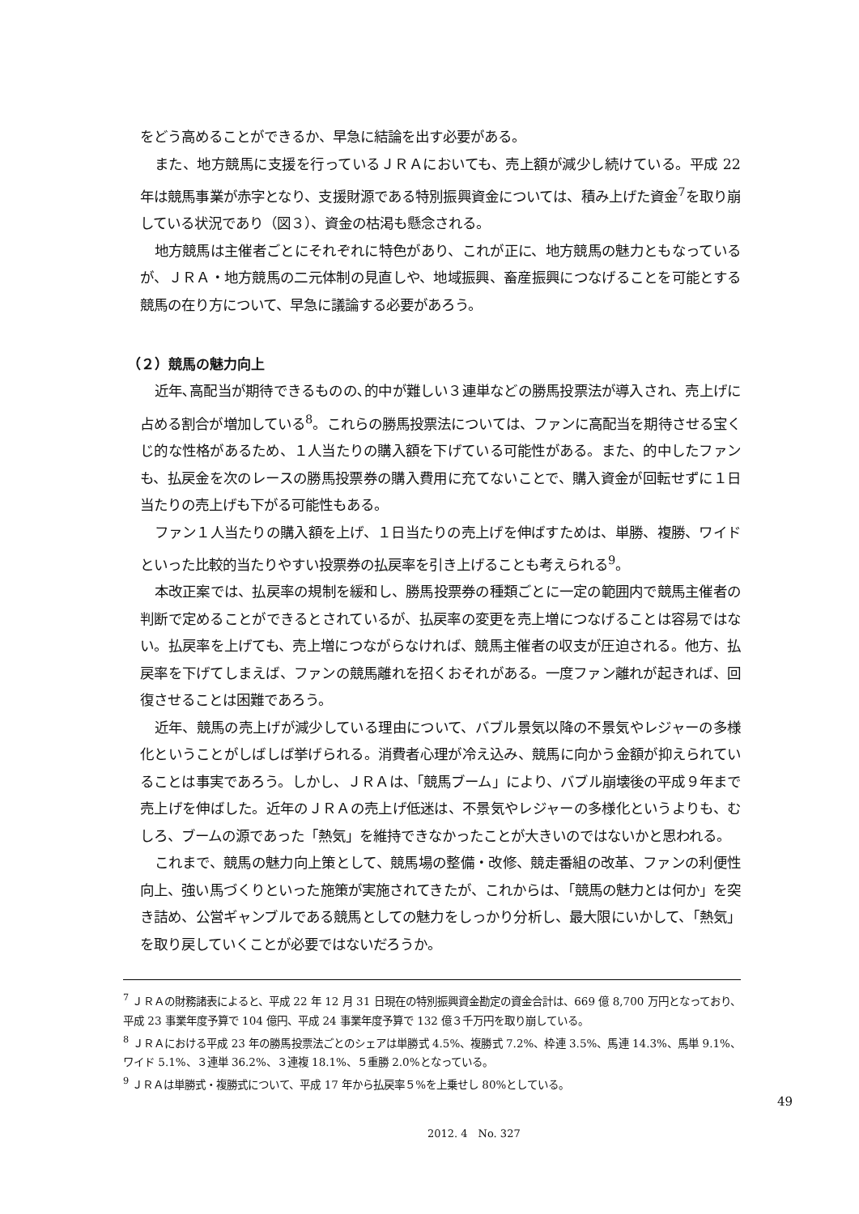をどう高めることができるか、早急に結論を出す必要がある。
また、地方競馬に支援を行っているＪＲＡにおいても、売上額が減少し続けている。平成 22 年は競馬事業が赤字となり、支援財源である特別振興資金については、積み上げた資金<sup>7</sup>を取り崩している状況であり（図３）、資金の枯渇も懸念される。
地方競馬は主催者ごとにそれぞれに特色があり、これが正に、地方競馬の魅力ともなっているが、ＪＲＡ・地方競馬の二元体制の見直しや、地域振興、畜産振興につなげることを可能とする競馬の在り方について、早急に議論する必要があろう。
（２）競馬の魅力向上
近年､高配当が期待できるものの､的中が難しい３連単などの勝馬投票法が導入され、売上げに占める割合が増加している<sup>8</sup>。これらの勝馬投票法については、ファンに高配当を期待させる宝くじ的な性格があるため、１人当たりの購入額を下げている可能性がある。また、的中したファンも、払戻金を次のレースの勝馬投票券の購入費用に充てないことで、購入資金が回転せずに１日当たりの売上げも下がる可能性もある。
ファン１人当たりの購入額を上げ、１日当たりの売上げを伸ばすためは、単勝、複勝、ワイドといった比較的当たりやすい投票券の払戻率を引き上げることも考えられる<sup>9</sup>。
本改正案では、払戻率の規制を緩和し、勝馬投票券の種類ごとに一定の範囲内で競馬主催者の判断で定めることができるとされているが、払戻率の変更を売上増につなげることは容易ではない。払戻率を上げても、売上増につながらなければ、競馬主催者の収支が圧迫される。他方、払戻率を下げてしまえば、ファンの競馬離れを招くおそれがある。一度ファン離れが起きれば、回復させることは困難であろう。
近年、競馬の売上げが減少している理由について、バブル景気以降の不景気やレジャーの多様化ということがしばしば挙げられる。消費者心理が冷え込み、競馬に向かう金額が抑えられていることは事実であろう。しかし、ＪＲＡは、「競馬ブーム」により、バブル崩壊後の平成９年まで売上げを伸ばした。近年のＪＲＡの売上げ低迷は、不景気やレジャーの多様化というよりも、むしろ、ブームの源であった「熱気」を維持できなかったことが大きいのではないかと思われる。
これまで、競馬の魅力向上策として、競馬場の整備・改修、競走番組の改革、ファンの利便性向上、強い馬づくりといった施策が実施されてきたが、これからは、「競馬の魅力とは何か」を突き詰め、公営ギャンブルである競馬としての魅力をしっかり分析し、最大限にいかして、「熱気」を取り戻していくことが必要ではないだろうか。
<sup>7</sup> ＪＲＡの財務諸表によると、平成 22 年 12 月 31 日現在の特別振興資金勘定の資金合計は、669 億 8,700 万円となっており、平成 23 事業年度予算で 104 億円、平成 24 事業年度予算で 132 億３千万円を取り崩している。
<sup>8</sup> ＪＲＡにおける平成 23 年の勝馬投票法ごとのシェアは単勝式 4.5%、複勝式 7.2%、枠連 3.5%、馬連 14.3%、馬単 9.1%、ワイド 5.1%、３連単 36.2%、３連複 18.1%、５重勝 2.0%となっている。
<sup>9</sup> ＪＲＡは単勝式・複勝式について、平成 17 年から払戻率５%を上乗せし 80%としている。
49
2012. 4　No. 327